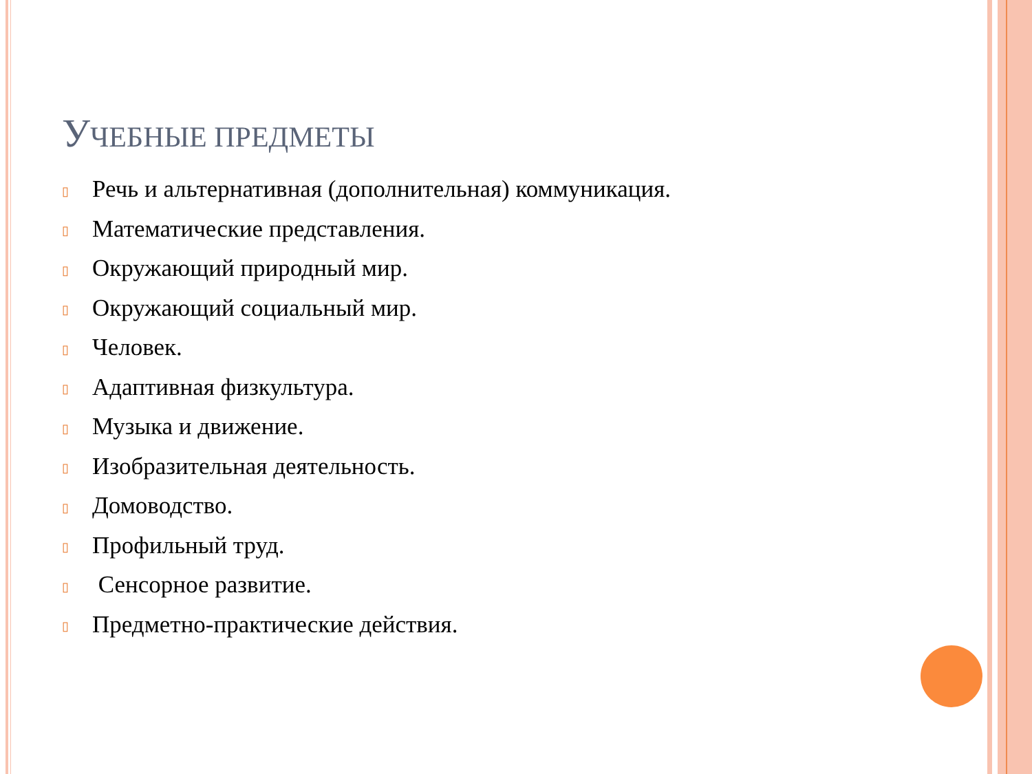УЧЕБНЫЕ ПРЕДМЕТЫ
▯ Речь и альтернативная (дополнительная) коммуникация.
▯ Математические представления.
▯ Окружающий природный мир.
▯ Окружающий социальный мир.
▯ Человек.
▯ Адаптивная физкультура.
▯ Музыка и движение.
▯ Изобразительная деятельность.
▯ Домоводство.
▯ Профильный труд.
▯ Сенсорное развитие.
▯ Предметно-практические действия.